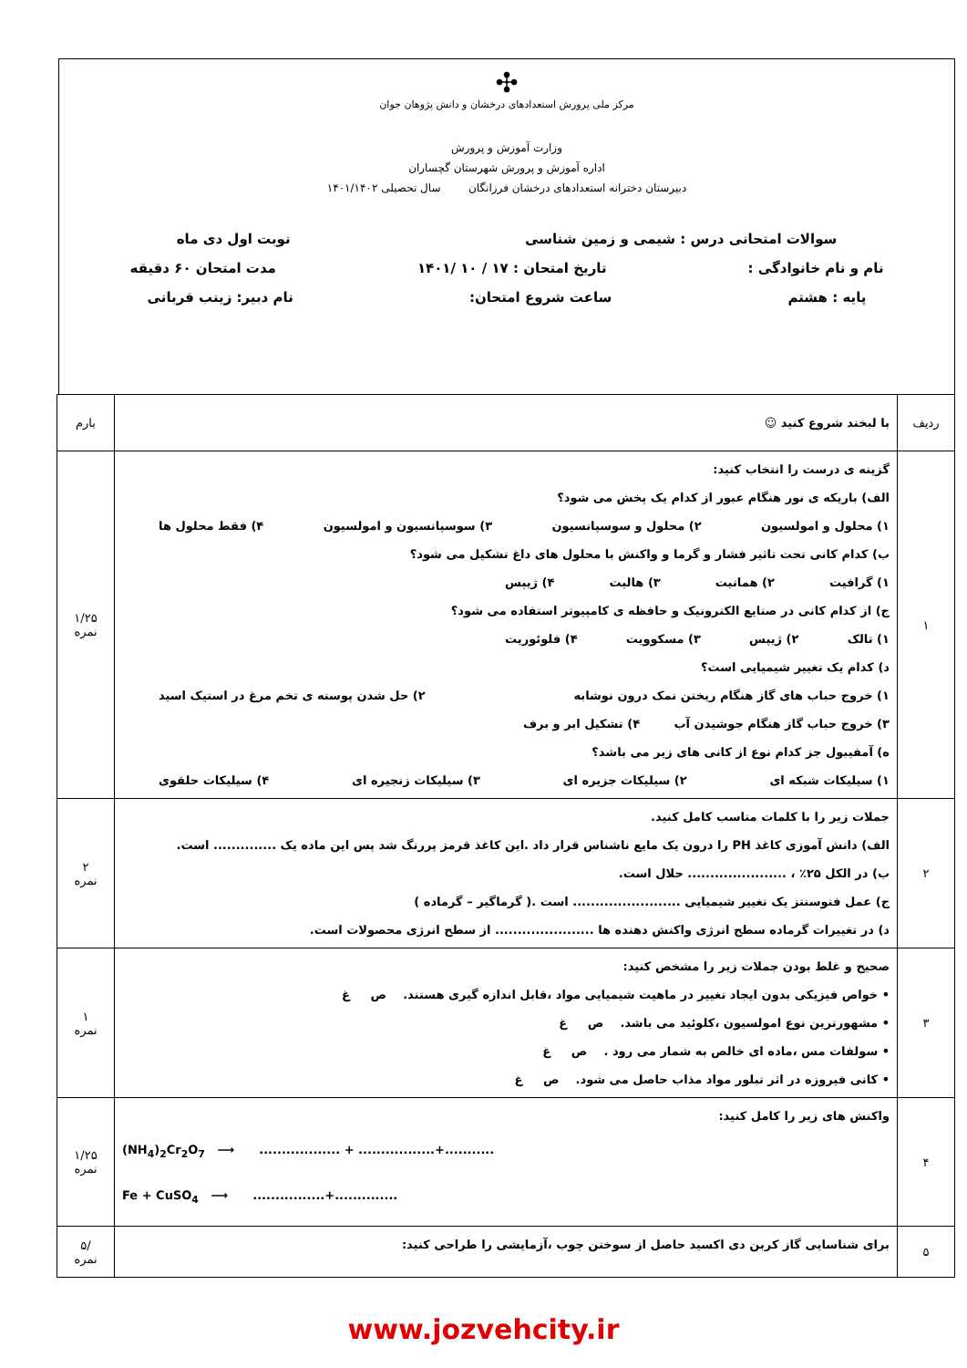✣
مرکز ملی پرورش استعدادهای درخشان و دانش پژوهان جوان
وزارت آموزش و پرورش
اداره آموزش و پرورش شهرستان گچساران
دبیرستان دخترانه استعدادهای درخشان فرزانگان سال تحصیلی ۱۴۰۱/۱۴۰۲
سوالات امتحانی درس : شیمی و زمین شناسی نوبت اول دی ماه
نام و نام خانوادگی : تاریخ امتحان : ۱۷ / ۱۰ /۱۴۰۱ مدت امتحان ۶۰ دقیقه
پایه : هشتم ساعت شروع امتحان: نام دبیر: زینب قربانی
| ردیف | با لبخند شروع کنید ☺ | بارم |
| ۱ | گزینه ی درست را انتخاب کنید: الف) باریکه ی نور هنگام عبور از کدام یک پخش می شود؟ ۱) محلول و امولسیون ۲) محلول و سوسپانسیون ۳) سوسپانسیون و امولسیون ۴) فقط محلول ها ب) کدام کانی تحت تاثیر فشار و گرما و واکنش با محلول های داغ تشکیل می شود؟ ۱) گرافیت ۲) هماتیت ۳) هالیت ۴) ژیپس ج) از کدام کانی در صنایع الکترونیک و حافظه ی کامپیوتر استفاده می شود؟ ۱) تالک ۲) ژیپس ۳) مسکوویت ۴) فلوئوریت د) کدام یک تغییر شیمیایی است؟ ۱) خروج حباب های گاز هنگام ریختن نمک درون نوشابه ۲) حل شدن پوسته ی تخم مرغ در استیک اسید ۳) خروج حباب گاز هنگام جوشیدن آب ۴) تشکیل ابر و برف ه) آمفیبول جز کدام نوع از کانی های زیر می باشد؟ ۱) سیلیکات شبکه ای ۲) سیلیکات جزیره ای ۳) سیلیکات زنجیره ای ۴) سیلیکات حلقوی | ۱/۲۵ نمره |
| ۲ | جملات زیر را با کلمات مناسب کامل کنید. الف) دانش آموزی کاغذ PH را درون یک مایع ناشناس قرار داد .این کاغذ قرمز پررنگ شد پس این ماده یک .............. است. ب) در الکل ۲۵٪ ، ...................... حلال است. ج) عمل فتوسنتز یک تغییر شیمیایی ........................ است .( گرماگیر – گرماده ) د) در تغییرات گرماده سطح انرژی واکنش دهنده ها ...................... از سطح انرژی محصولات است. | ۲ نمره |
| ۳ | صحیح و غلط بودن جملات زیر را مشخص کنید: • خواص فیزیکی بدون ایجاد تغییر در ماهیت شیمیایی مواد ،قابل اندازه گیری هستند. ص غ • مشهورترین نوع امولسیون ،کلوئید می باشد. ص غ • سولفات مس ،ماده ای خالص به شمار می رود . ص غ • کانی فیروزه در اثر تبلور مواد مذاب حاصل می شود. ص غ | ۱ نمره |
| ۴ | واکنش های زیر را کامل کنید: (NH<sub>4</sub>)<sub>2</sub>Cr<sub>2</sub>O<sub>7</sub> ⟶ .................. + .................+........... Fe + CuSO<sub>4</sub> ⟶ ................+.............. | ۱/۲۵ نمره |
| ۵ | برای شناسایی گاز کربن دی اکسید حاصل از سوختن چوب ،آزمایشی را طراحی کنید: | /۵ نمره |
www.jozvehcity.ir